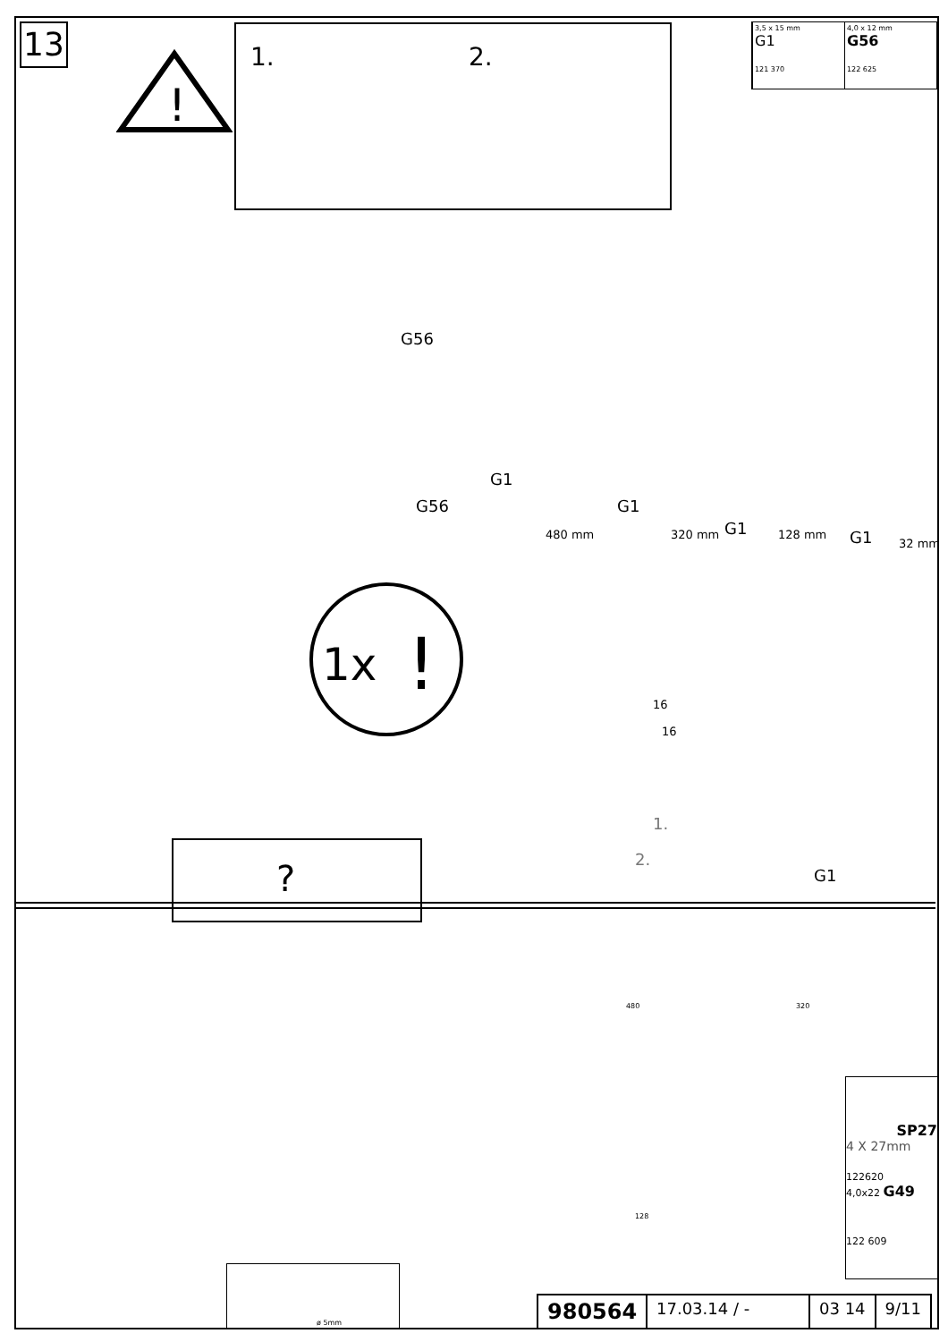13
3,5 x 15 mm
G1
121 370
4,0 x 12 mm
G56
122 625
1. 2.
!
G56
G56
G1
G1
G1 G1 480 mm 320 mm 128 mm
32 mm
1x
!
16
16
1.
2.
G1
?
480 320
128
SP27
4 X 27mm
122620
4,0x22 G49
122 609
ø 5mm
980564
17.03.14 / - 03 14 9/11